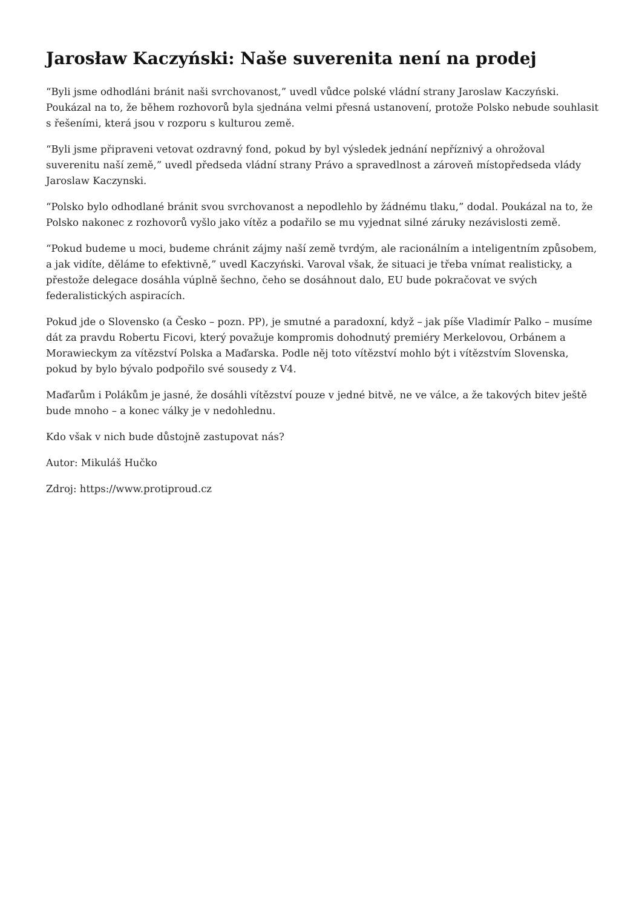Jarosław Kaczyński: Naše suverenita není na prodej
“Byli jsme odhodláni bránit naši svrchovanost,” uvedl vůdce polské vládní strany Jaroslaw Kaczyński. Poukázal na to, že během rozhovorů byla sjednána velmi přesná ustanovení, protože Polsko nebude souhlasit s řešeními, která jsou v rozporu s kulturou země.
“Byli jsme připraveni vetovat ozdravný fond, pokud by byl výsledek jednání nepříznivý a ohrožoval suverenitu naší země,” uvedl předseda vládní strany Právo a spravedlnost a zároveň místopředseda vlády Jaroslaw Kaczynski.
“Polsko bylo odhodlané bránit svou svrchovanost a nepodlehlo by žádnému tlaku,” dodal. Poukázal na to, že Polsko nakonec z rozhovorů vyšlo jako vítěz a podařilo se mu vyjednat silné záruky nezávislosti země.
“Pokud budeme u moci, budeme chránit zájmy naší země tvrdým, ale racionálním a inteligentním způsobem, a jak vidíte, děláme to efektivně,” uvedl Kaczyński. Varoval však, že situaci je třeba vnímat realisticky, a přestože delegace dosáhla vúplně šechno, čeho se dosáhnout dalo, EU bude pokračovat ve svých federalistických aspiracích.
Pokud jde o Slovensko (a Česko – pozn. PP), je smutné a paradoxní, když – jak píše Vladimír Palko – musíme dát za pravdu Robertu Ficovi, který považuje kompromis dohodnutý premiéry Merkelovou, Orbánem a Morawieckym za vítězství Polska a Maďarska. Podle něj toto vítězství mohlo být i vítězstvím Slovenska, pokud by bylo bývalo podpořilo své sousedy z V4.
Maďarům i Polákům je jasné, že dosáhli vítězství pouze v jedné bitvě, ne ve válce, a že takových bitev ještě bude mnoho – a konec války je v nedohlednu.
Kdo však v nich bude důstojně zastupovat nás?
Autor: Mikuláš Hučko
Zdroj: https://www.protiproud.cz